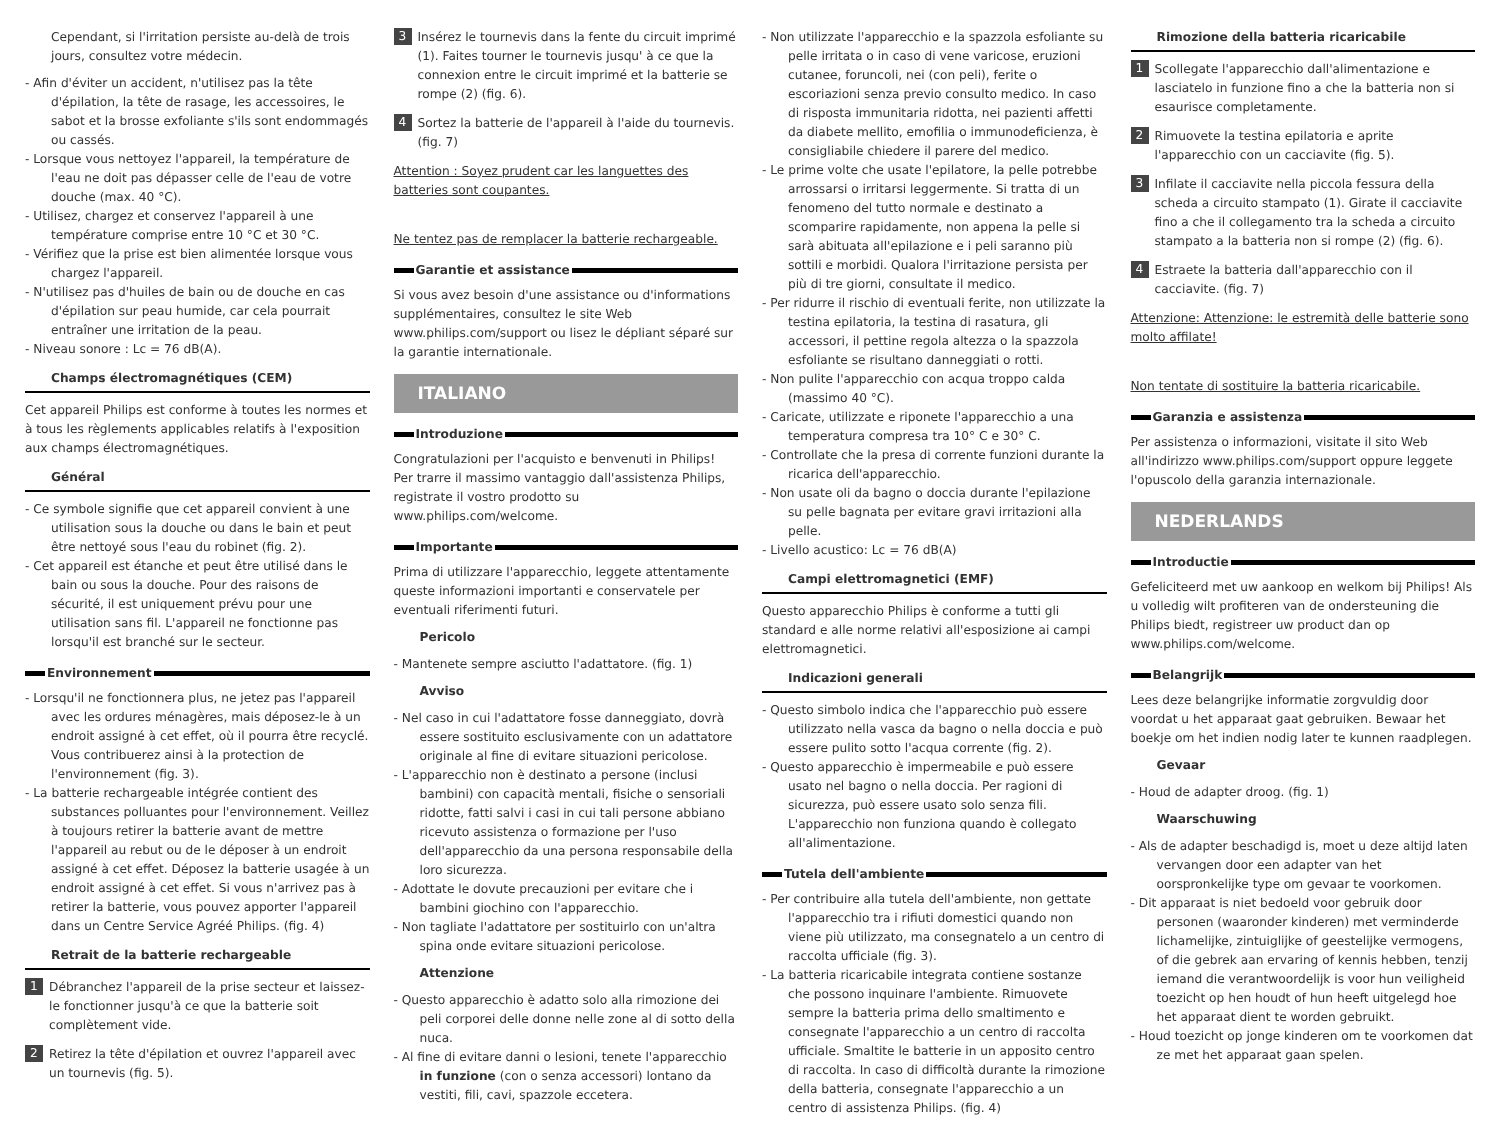Cependant, si l'irritation persiste au-delà de trois jours, consultez votre médecin.
- Afin d'éviter un accident, n'utilisez pas la tête d'épilation, la tête de rasage, les accessoires, le sabot et la brosse exfoliante s'ils sont endommagés ou cassés.
- Lorsque vous nettoyez l'appareil, la température de l'eau ne doit pas dépasser celle de l'eau de votre douche (max. 40 °C).
- Utilisez, chargez et conservez l'appareil à une température comprise entre 10 °C et 30 °C.
- Vérifiez que la prise est bien alimentée lorsque vous chargez l'appareil.
- N'utilisez pas d'huiles de bain ou de douche en cas d'épilation sur peau humide, car cela pourrait entraîner une irritation de la peau.
- Niveau sonore : Lc = 76 dB(A).
Champs électromagnétiques (CEM)
Cet appareil Philips est conforme à toutes les normes et à tous les règlements applicables relatifs à l'exposition aux champs électromagnétiques.
Général
- Ce symbole signifie que cet appareil convient à une utilisation sous la douche ou dans le bain et peut être nettoyé sous l'eau du robinet (fig. 2).
- Cet appareil est étanche et peut être utilisé dans le bain ou sous la douche. Pour des raisons de sécurité, il est uniquement prévu pour une utilisation sans fil. L'appareil ne fonctionne pas lorsqu'il est branché sur le secteur.
Environnement
- Lorsqu'il ne fonctionnera plus, ne jetez pas l'appareil avec les ordures ménagères, mais déposez-le à un endroit assigné à cet effet, où il pourra être recyclé. Vous contribuerez ainsi à la protection de l'environnement (fig. 3).
- La batterie rechargeable intégrée contient des substances polluantes pour l'environnement. Veillez à toujours retirer la batterie avant de mettre l'appareil au rebut ou de le déposer à un endroit assigné à cet effet. Déposez la batterie usagée à un endroit assigné à cet effet. Si vous n'arrivez pas à retirer la batterie, vous pouvez apporter l'appareil dans un Centre Service Agréé Philips. (fig. 4)
Retrait de la batterie rechargeable
1 Débranchez l'appareil de la prise secteur et laissez-le fonctionner jusqu'à ce que la batterie soit complètement vide.
2 Retirez la tête d'épilation et ouvrez l'appareil avec un tournevis (fig. 5).
3 Insérez le tournevis dans la fente du circuit imprimé (1). Faites tourner le tournevis jusqu' à ce que la connexion entre le circuit imprimé et la batterie se rompe (2) (fig. 6).
4 Sortez la batterie de l'appareil à l'aide du tournevis. (fig. 7)
Attention : Soyez prudent car les languettes des batteries sont coupantes.
Ne tentez pas de remplacer la batterie rechargeable.
Garantie et assistance
Si vous avez besoin d'une assistance ou d'informations supplémentaires, consultez le site Web www.philips.com/support ou lisez le dépliant séparé sur la garantie internationale.
ITALIANO
Introduzione
Congratulazioni per l'acquisto e benvenuti in Philips! Per trarre il massimo vantaggio dall'assistenza Philips, registrate il vostro prodotto su www.philips.com/welcome.
Importante
Prima di utilizzare l'apparecchio, leggete attentamente queste informazioni importanti e conservatele per eventuali riferimenti futuri.
Pericolo
- Mantenete sempre asciutto l'adattatore. (fig. 1)
Avviso
- Nel caso in cui l'adattatore fosse danneggiato, dovrà essere sostituito esclusivamente con un adattatore originale al fine di evitare situazioni pericolose.
- L'apparecchio non è destinato a persone (inclusi bambini) con capacità mentali, fisiche o sensoriali ridotte, fatti salvi i casi in cui tali persone abbiano ricevuto assistenza o formazione per l'uso dell'apparecchio da una persona responsabile della loro sicurezza.
- Adottate le dovute precauzioni per evitare che i bambini giochino con l'apparecchio.
- Non tagliate l'adattatore per sostituirlo con un'altra spina onde evitare situazioni pericolose.
Attenzione
- Questo apparecchio è adatto solo alla rimozione dei peli corporei delle donne nelle zone al di sotto della nuca.
- Al fine di evitare danni o lesioni, tenete l'apparecchio in funzione (con o senza accessori) lontano da vestiti, fili, cavi, spazzole eccetera.
- Non utilizzate l'apparecchio e la spazzola esfoliante su pelle irritata o in caso di vene varicose, eruzioni cutanee, foruncoli, nei (con peli), ferite o escoriazioni senza previo consulto medico. In caso di risposta immunitaria ridotta, nei pazienti affetti da diabete mellito, emofilia o immunodeficienza, è consigliabile chiedere il parere del medico.
- Le prime volte che usate l'epilatore, la pelle potrebbe arrossarsi o irritarsi leggermente. Si tratta di un fenomeno del tutto normale e destinato a scomparire rapidamente, non appena la pelle si sarà abituata all'epilazione e i peli saranno più sottili e morbidi. Qualora l'irritazione persista per più di tre giorni, consultate il medico.
- Per ridurre il rischio di eventuali ferite, non utilizzate la testina epilatoria, la testina di rasatura, gli accessori, il pettine regola altezza o la spazzola esfoliante se risultano danneggiati o rotti.
- Non pulite l'apparecchio con acqua troppo calda (massimo 40 °C).
- Caricate, utilizzate e riponete l'apparecchio a una temperatura compresa tra 10° C e 30° C.
- Controllate che la presa di corrente funzioni durante la ricarica dell'apparecchio.
- Non usate oli da bagno o doccia durante l'epilazione su pelle bagnata per evitare gravi irritazioni alla pelle.
- Livello acustico: Lc = 76 dB(A)
Campi elettromagnetici (EMF)
Questo apparecchio Philips è conforme a tutti gli standard e alle norme relativi all'esposizione ai campi elettromagnetici.
Indicazioni generali
- Questo simbolo indica che l'apparecchio può essere utilizzato nella vasca da bagno o nella doccia e può essere pulito sotto l'acqua corrente (fig. 2).
- Questo apparecchio è impermeabile e può essere usato nel bagno o nella doccia. Per ragioni di sicurezza, può essere usato solo senza fili. L'apparecchio non funziona quando è collegato all'alimentazione.
Tutela dell'ambiente
- Per contribuire alla tutela dell'ambiente, non gettate l'apparecchio tra i rifiuti domestici quando non viene più utilizzato, ma consegnatelo a un centro di raccolta ufficiale (fig. 3).
- La batteria ricaricabile integrata contiene sostanze che possono inquinare l'ambiente. Rimuovete sempre la batteria prima dello smaltimento e consegnate l'apparecchio a un centro di raccolta ufficiale. Smaltite le batterie in un apposito centro di raccolta. In caso di difficoltà durante la rimozione della batteria, consegnate l'apparecchio a un centro di assistenza Philips. (fig. 4)
Rimozione della batteria ricaricabile
1 Scollegate l'apparecchio dall'alimentazione e lasciatelo in funzione fino a che la batteria non si esaurisce completamente.
2 Rimuovete la testina epilatoria e aprite l'apparecchio con un cacciavite (fig. 5).
3 Infilate il cacciavite nella piccola fessura della scheda a circuito stampato (1). Girate il cacciavite fino a che il collegamento tra la scheda a circuito stampato a la batteria non si rompe (2) (fig. 6).
4 Estraete la batteria dall'apparecchio con il cacciavite. (fig. 7)
Attenzione: Attenzione: le estremità delle batterie sono molto affilate!
Non tentate di sostituire la batteria ricaricabile.
Garanzia e assistenza
Per assistenza o informazioni, visitate il sito Web all'indirizzo www.philips.com/support oppure leggete l'opuscolo della garanzia internazionale.
NEDERLANDS
Introductie
Gefeliciteerd met uw aankoop en welkom bij Philips! Als u volledig wilt profiteren van de ondersteuning die Philips biedt, registreer uw product dan op www.philips.com/welcome.
Belangrijk
Lees deze belangrijke informatie zorgvuldig door voordat u het apparaat gaat gebruiken. Bewaar het boekje om het indien nodig later te kunnen raadplegen.
Gevaar
- Houd de adapter droog. (fig. 1)
Waarschuwing
- Als de adapter beschadigd is, moet u deze altijd laten vervangen door een adapter van het oorspronkelijke type om gevaar te voorkomen.
- Dit apparaat is niet bedoeld voor gebruik door personen (waaronder kinderen) met verminderde lichamelijke, zintuiglijke of geestelijke vermogens, of die gebrek aan ervaring of kennis hebben, tenzij iemand die verantwoordelijk is voor hun veiligheid toezicht op hen houdt of hun heeft uitgelegd hoe het apparaat dient te worden gebruikt.
- Houd toezicht op jonge kinderen om te voorkomen dat ze met het apparaat gaan spelen.